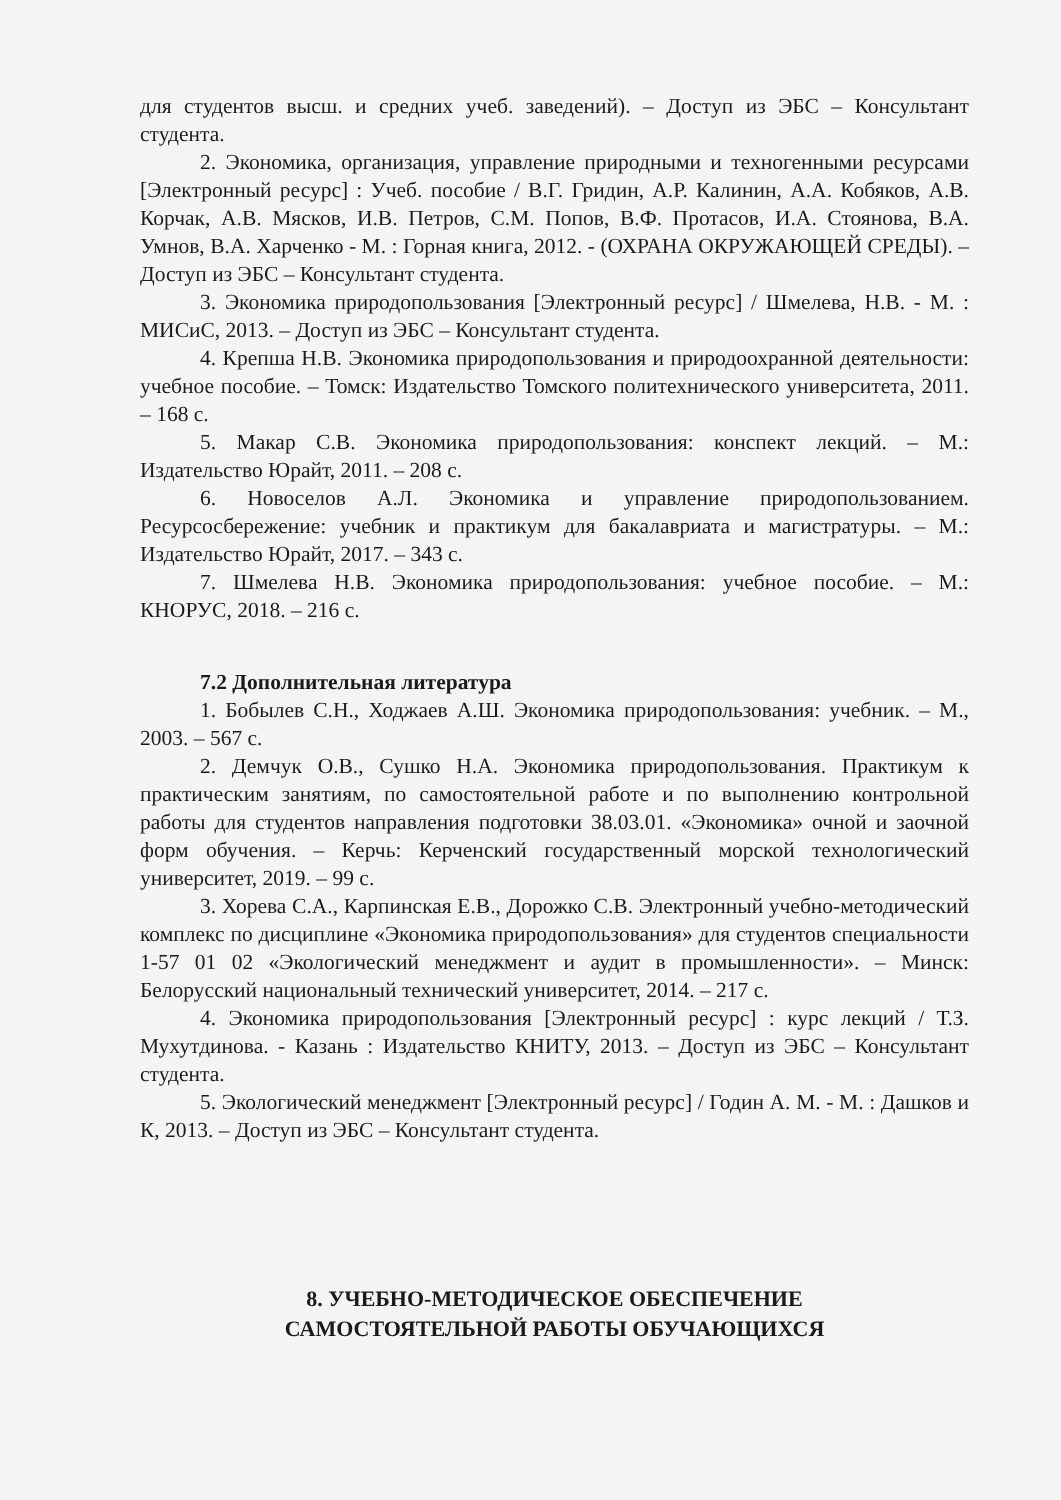для студентов высш. и средних учеб. заведений). – Доступ из ЭБС – Консультант студента.
2. Экономика, организация, управление природными и техногенными ресурсами [Электронный ресурс] : Учеб. пособие / В.Г. Гридин, А.Р. Калинин, А.А. Кобяков, А.В. Корчак, А.В. Мясков, И.В. Петров, С.М. Попов, В.Ф. Протасов, И.А. Стоянова, В.А. Умнов, В.А. Харченко - М. : Горная книга, 2012. - (ОХРАНА ОКРУЖАЮЩЕЙ СРЕДЫ). – Доступ из ЭБС – Консультант студента.
3. Экономика природопользования [Электронный ресурс] / Шмелева, Н.В. - М. : МИСиС, 2013. – Доступ из ЭБС – Консультант студента.
4. Крепша Н.В. Экономика природопользования и природоохранной деятельности: учебное пособие. – Томск: Издательство Томского политехнического университета, 2011. – 168 с.
5. Макар С.В. Экономика природопользования: конспект лекций. – М.: Издательство Юрайт, 2011. – 208 с.
6. Новоселов А.Л. Экономика и управление природопользованием. Ресурсосбережение: учебник и практикум для бакалавриата и магистратуры. – М.: Издательство Юрайт, 2017. – 343 с.
7. Шмелева Н.В. Экономика природопользования: учебное пособие. – М.: КНОРУС, 2018. – 216 с.
7.2 Дополнительная литература
1. Бобылев С.Н., Ходжаев А.Ш. Экономика природопользования: учебник. – М., 2003. – 567 с.
2. Демчук О.В., Сушко Н.А. Экономика природопользования. Практикум к практическим занятиям, по самостоятельной работе и по выполнению контрольной работы для студентов направления подготовки 38.03.01. «Экономика» очной и заочной форм обучения. – Керчь: Керченский государственный морской технологический университет, 2019. – 99 с.
3. Хорева С.А., Карпинская Е.В., Дорожко С.В. Электронный учебно-методический комплекс по дисциплине «Экономика природопользования» для студентов специальности 1-57 01 02 «Экологический менеджмент и аудит в промышленности». – Минск: Белорусский национальный технический университет, 2014. – 217 с.
4. Экономика природопользования [Электронный ресурс] : курс лекций / Т.З. Мухутдинова. - Казань : Издательство КНИТУ, 2013. – Доступ из ЭБС – Консультант студента.
5. Экологический менеджмент [Электронный ресурс] / Годин А. М. - М. : Дашков и К, 2013. – Доступ из ЭБС – Консультант студента.
8. УЧЕБНО-МЕТОДИЧЕСКОЕ ОБЕСПЕЧЕНИЕ
САМОСТОЯТЕЛЬНОЙ РАБОТЫ ОБУЧАЮЩИХСЯ